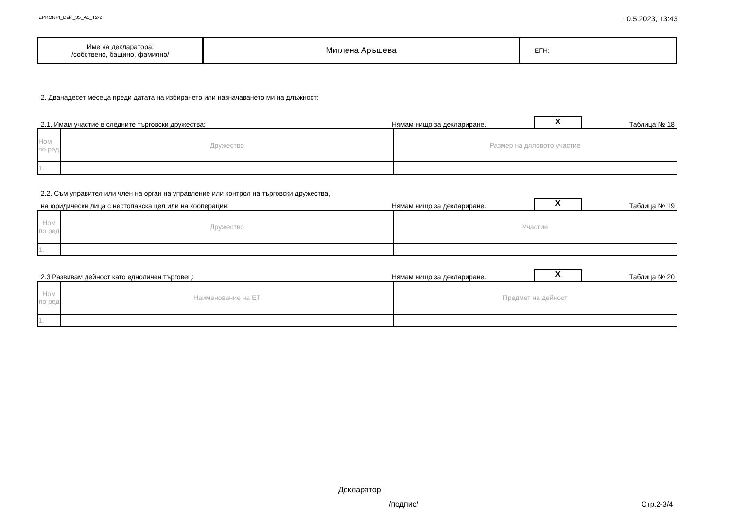ZPKONPI_Dekl_35_A1_T2-2 10.5.2023, 13:43
| Име на декларатора: /собствено, бащино, фамилно/ | Миглена Аръшева | ЕГН: |
2. Дванадесет месеца преди датата на избирането или назначаването ми на длъжност:
2.1. Имам участие в следните търговски дружества: Нямам нищо за деклариране. X Таблица № 18
| Ном по ред | Дружество | Размер на дяловото участие |
| 1. | | |
2.2. Съм управител или член на орган на управление или контрол на търговски дружества,
на юридически лица с нестопанска цел или на кооперации: Нямам нищо за деклариране. X Таблица № 19
| Ном по ред | Дружество | Участие |
| 1. | | |
2.3 Развивам дейност като едноличен търговец: Нямам нищо за деклариране. X Таблица № 20
| Ном по ред | Наименование на ЕТ | Предмет на дейност |
| 1. | | |
Декларатор:
/подпис/ Стр.2-3/4